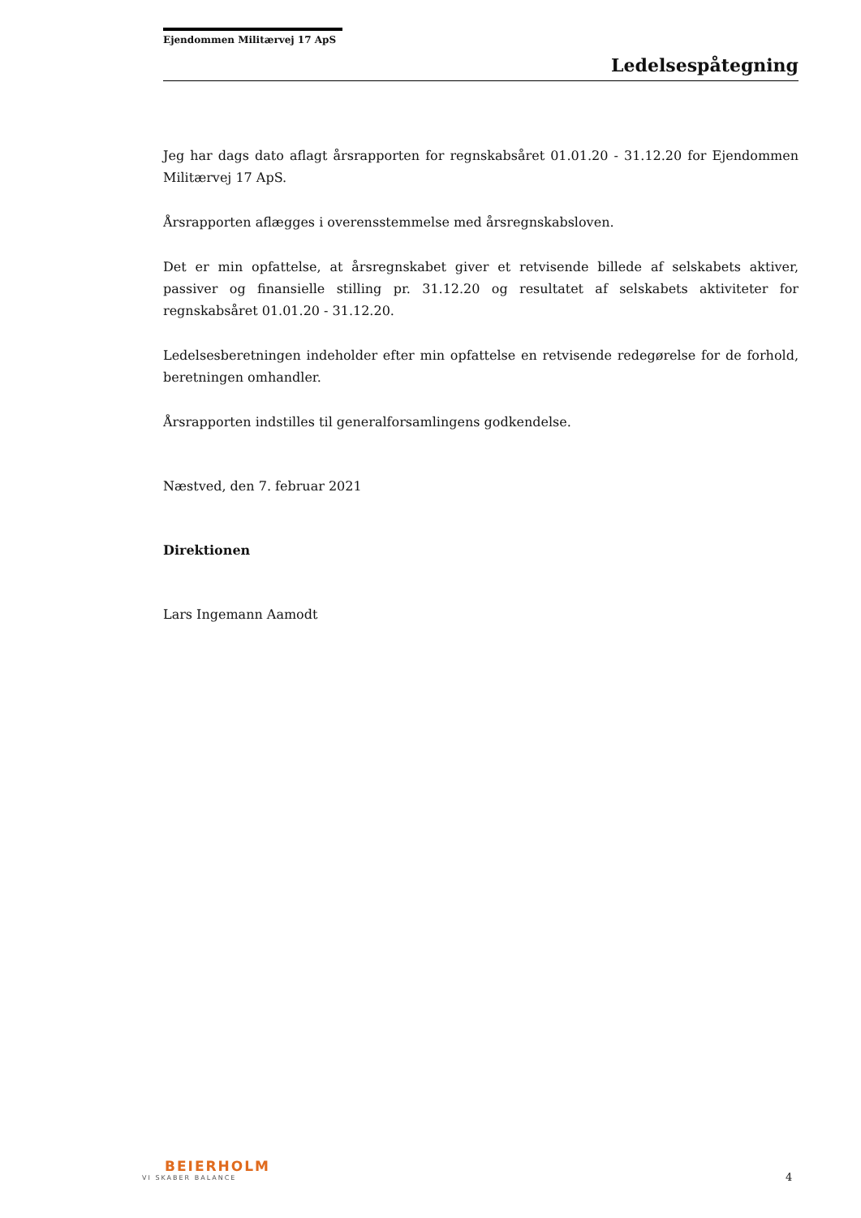Ejendommen Militærvej 17 ApS
Ledelsespåtegning
Jeg har dags dato aflagt årsrapporten for regnskabsåret 01.01.20 - 31.12.20 for Ejendommen Militærvej 17 ApS.
Årsrapporten aflægges i overensstemmelse med årsregnskabsloven.
Det er min opfattelse, at årsregnskabet giver et retvisende billede af selskabets aktiver, passiver og finansielle stilling pr. 31.12.20 og resultatet af selskabets aktiviteter for regnskabsåret 01.01.20 - 31.12.20.
Ledelsesberetningen indeholder efter min opfattelse en retvisende redegørelse for de forhold, beretningen omhandler.
Årsrapporten indstilles til generalforsamlingens godkendelse.
Næstved, den 7. februar 2021
Direktionen
Lars Ingemann Aamodt
BEIERHOLM
VI SKABER BALANCE
4